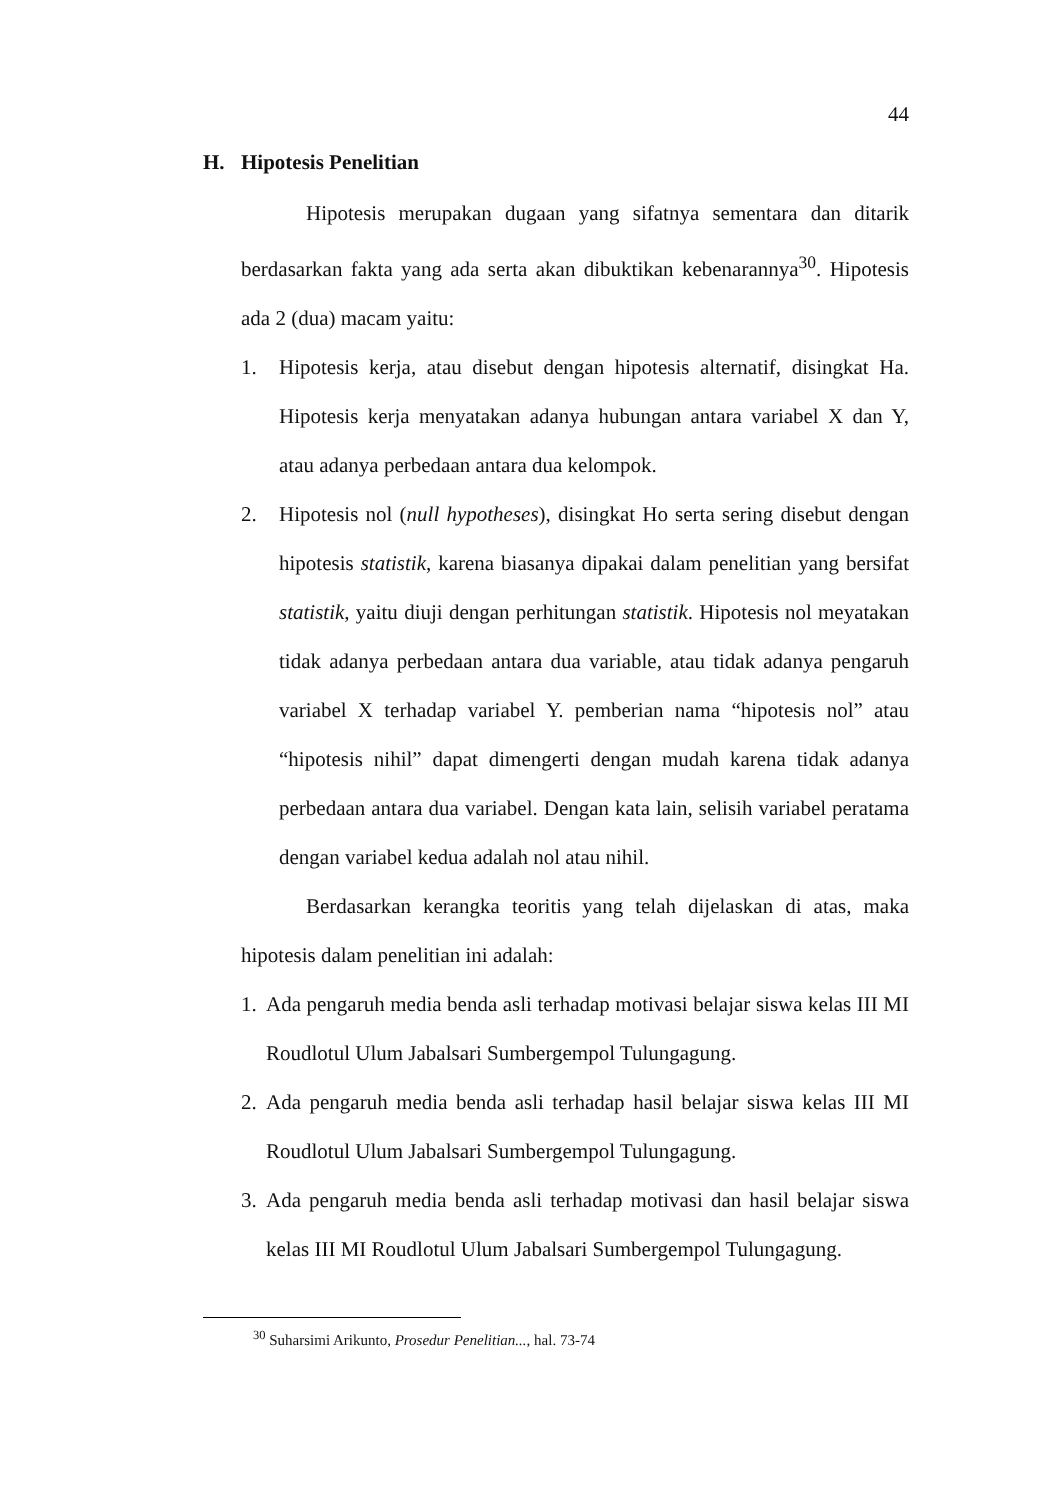44
H. Hipotesis Penelitian
Hipotesis merupakan dugaan yang sifatnya sementara dan ditarik berdasarkan fakta yang ada serta akan dibuktikan kebenarannya<sup>30</sup>. Hipotesis ada 2 (dua) macam yaitu:
1. Hipotesis kerja, atau disebut dengan hipotesis alternatif, disingkat Ha. Hipotesis kerja menyatakan adanya hubungan antara variabel X dan Y, atau adanya perbedaan antara dua kelompok.
2. Hipotesis nol (null hypotheses), disingkat Ho serta sering disebut dengan hipotesis statistik, karena biasanya dipakai dalam penelitian yang bersifat statistik, yaitu diuji dengan perhitungan statistik. Hipotesis nol meyatakan tidak adanya perbedaan antara dua variable, atau tidak adanya pengaruh variabel X terhadap variabel Y. pemberian nama “hipotesis nol” atau “hipotesis nihil” dapat dimengerti dengan mudah karena tidak adanya perbedaan antara dua variabel. Dengan kata lain, selisih variabel peratama dengan variabel kedua adalah nol atau nihil.
Berdasarkan kerangka teoritis yang telah dijelaskan di atas, maka hipotesis dalam penelitian ini adalah:
1.
Ada pengaruh media benda asli terhadap motivasi belajar siswa kelas III MI Roudlotul Ulum Jabalsari Sumbergempol Tulungagung.
2.
Ada pengaruh media benda asli terhadap hasil belajar siswa kelas III MI Roudlotul Ulum Jabalsari Sumbergempol Tulungagung.
3.
Ada pengaruh media benda asli terhadap motivasi dan hasil belajar siswa kelas III MI Roudlotul Ulum Jabalsari Sumbergempol Tulungagung.
<sup>30</sup> Suharsimi Arikunto, Prosedur Penelitian..., hal. 73-74